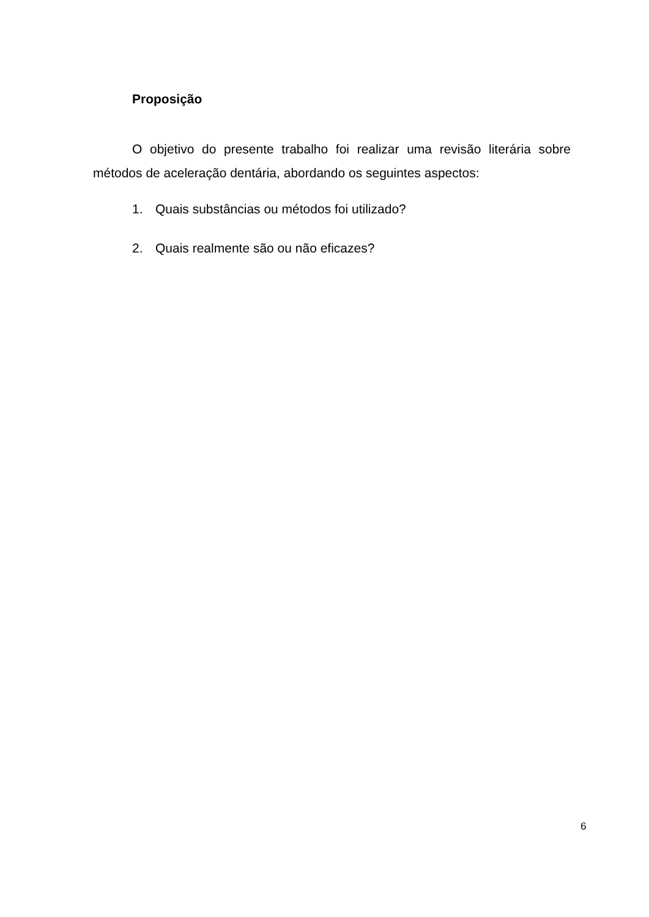Proposição
O objetivo do presente trabalho foi realizar uma revisão literária sobre métodos de aceleração dentária, abordando os seguintes aspectos:
1. Quais substâncias ou métodos foi utilizado?
2. Quais realmente são ou não eficazes?
6